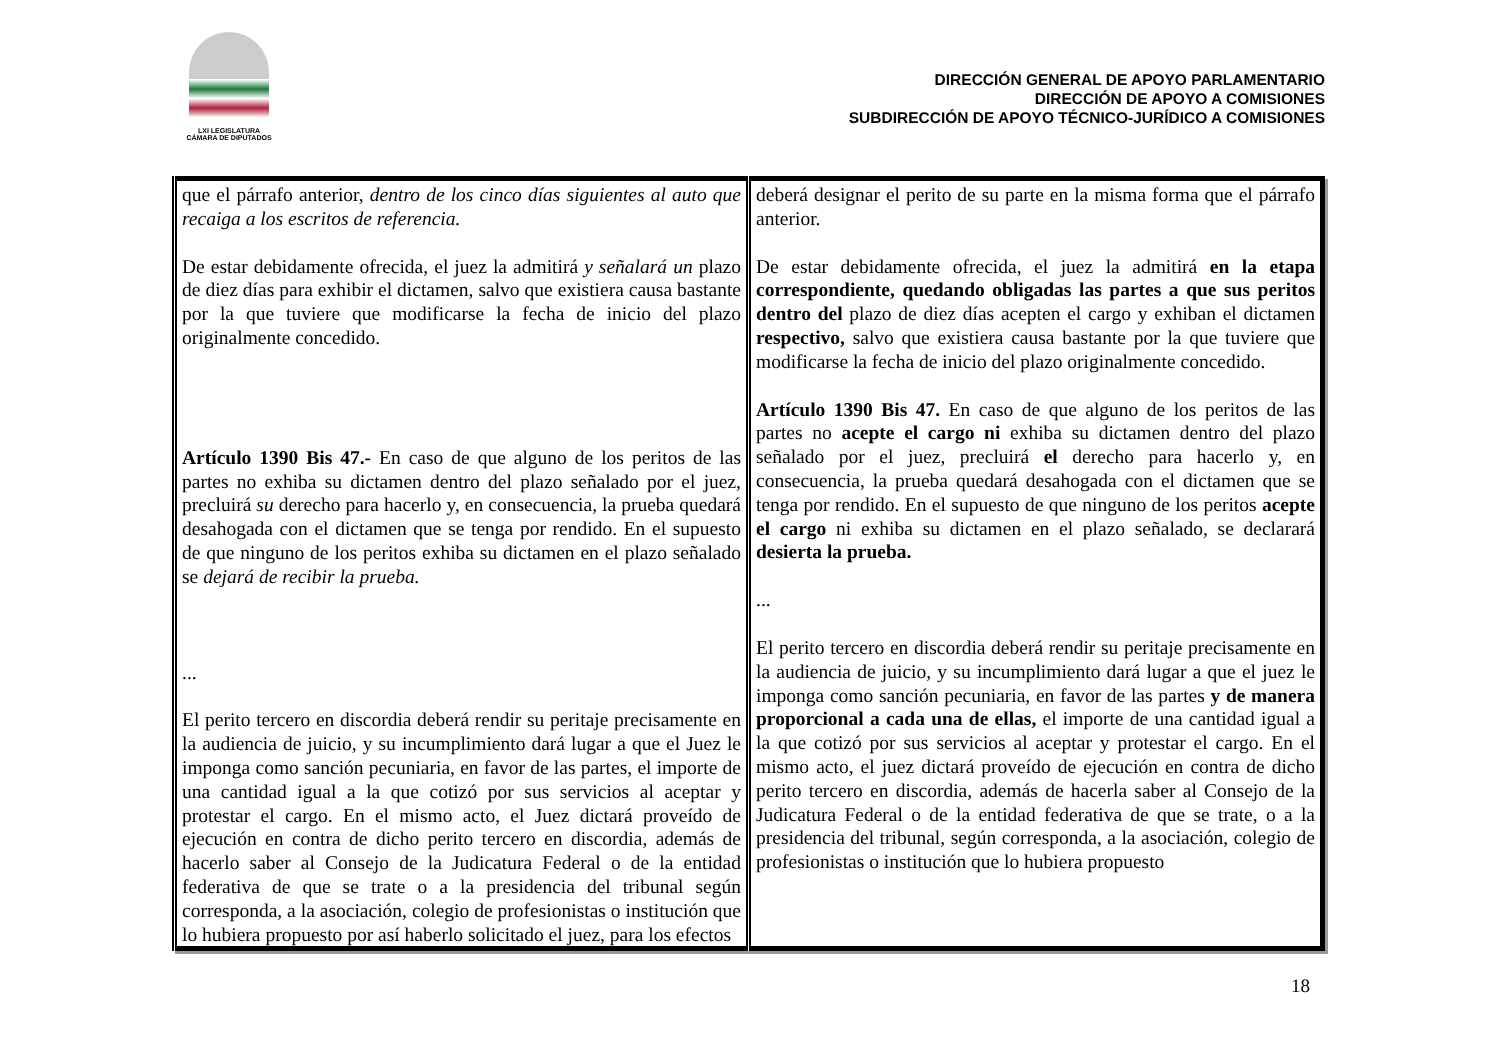LXI LEGISLATURA
CÁMARA DE DIPUTADOS
DIRECCIÓN GENERAL DE APOYO PARLAMENTARIO
DIRECCIÓN DE APOYO A COMISIONES
SUBDIRECCIÓN DE APOYO TÉCNICO-JURÍDICO A COMISIONES
| que el párrafo anterior, dentro de los cinco días siguientes al auto que recaiga a los escritos de referencia. De estar debidamente ofrecida, el juez la admitirá y señalará un plazo de diez días para exhibir el dictamen, salvo que existiera causa bastante por la que tuviere que modificarse la fecha de inicio del plazo originalmente concedido. Artículo 1390 Bis 47.- En caso de que alguno de los peritos de las partes no exhiba su dictamen dentro del plazo señalado por el juez, precluirá su derecho para hacerlo y, en consecuencia, la prueba quedará desahogada con el dictamen que se tenga por rendido. En el supuesto de que ninguno de los peritos exhiba su dictamen en el plazo señalado se dejará de recibir la prueba. ... El perito tercero en discordia deberá rendir su peritaje precisamente en la audiencia de juicio, y su incumplimiento dará lugar a que el Juez le imponga como sanción pecuniaria, en favor de las partes, el importe de una cantidad igual a la que cotizó por sus servicios al aceptar y protestar el cargo. En el mismo acto, el Juez dictará proveído de ejecución en contra de dicho perito tercero en discordia, además de hacerlo saber al Consejo de la Judicatura Federal o de la entidad federativa de que se trate o a la presidencia del tribunal según corresponda, a la asociación, colegio de profesionistas o institución que lo hubiera propuesto por así haberlo solicitado el juez, para los efectos | deberá designar el perito de su parte en la misma forma que el párrafo anterior. De estar debidamente ofrecida, el juez la admitirá en la etapa correspondiente, quedando obligadas las partes a que sus peritos dentro del plazo de diez días acepten el cargo y exhiban el dictamen respectivo, salvo que existiera causa bastante por la que tuviere que modificarse la fecha de inicio del plazo originalmente concedido. Artículo 1390 Bis 47. En caso de que alguno de los peritos de las partes no acepte el cargo ni exhiba su dictamen dentro del plazo señalado por el juez, precluirá el derecho para hacerlo y, en consecuencia, la prueba quedará desahogada con el dictamen que se tenga por rendido. En el supuesto de que ninguno de los peritos acepte el cargo ni exhiba su dictamen en el plazo señalado, se declarará desierta la prueba. ... El perito tercero en discordia deberá rendir su peritaje precisamente en la audiencia de juicio, y su incumplimiento dará lugar a que el juez le imponga como sanción pecuniaria, en favor de las partes y de manera proporcional a cada una de ellas, el importe de una cantidad igual a la que cotizó por sus servicios al aceptar y protestar el cargo. En el mismo acto, el juez dictará proveído de ejecución en contra de dicho perito tercero en discordia, además de hacerla saber al Consejo de la Judicatura Federal o de la entidad federativa de que se trate, o a la presidencia del tribunal, según corresponda, a la asociación, colegio de profesionistas o institución que lo hubiera propuesto |
18